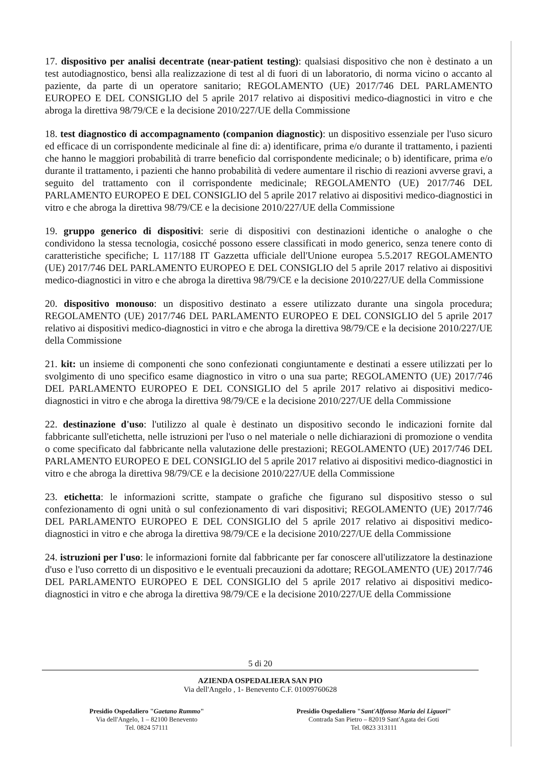17. dispositivo per analisi decentrate (near-patient testing): qualsiasi dispositivo che non è destinato a un test autodiagnostico, bensì alla realizzazione di test al di fuori di un laboratorio, di norma vicino o accanto al paziente, da parte di un operatore sanitario; REGOLAMENTO (UE) 2017/746 DEL PARLAMENTO EUROPEO E DEL CONSIGLIO del 5 aprile 2017 relativo ai dispositivi medico-diagnostici in vitro e che abroga la direttiva 98/79/CE e la decisione 2010/227/UE della Commissione
18. test diagnostico di accompagnamento (companion diagnostic): un dispositivo essenziale per l'uso sicuro ed efficace di un corrispondente medicinale al fine di: a) identificare, prima e/o durante il trattamento, i pazienti che hanno le maggiori probabilità di trarre beneficio dal corrispondente medicinale; o b) identificare, prima e/o durante il trattamento, i pazienti che hanno probabilità di vedere aumentare il rischio di reazioni avverse gravi, a seguito del trattamento con il corrispondente medicinale; REGOLAMENTO (UE) 2017/746 DEL PARLAMENTO EUROPEO E DEL CONSIGLIO del 5 aprile 2017 relativo ai dispositivi medico-diagnostici in vitro e che abroga la direttiva 98/79/CE e la decisione 2010/227/UE della Commissione
19. gruppo generico di dispositivi: serie di dispositivi con destinazioni identiche o analoghe o che condividono la stessa tecnologia, cosicché possono essere classificati in modo generico, senza tenere conto di caratteristiche specifiche; L 117/188 IT Gazzetta ufficiale dell'Unione europea 5.5.2017 REGOLAMENTO (UE) 2017/746 DEL PARLAMENTO EUROPEO E DEL CONSIGLIO del 5 aprile 2017 relativo ai dispositivi medico-diagnostici in vitro e che abroga la direttiva 98/79/CE e la decisione 2010/227/UE della Commissione
20. dispositivo monouso: un dispositivo destinato a essere utilizzato durante una singola procedura; REGOLAMENTO (UE) 2017/746 DEL PARLAMENTO EUROPEO E DEL CONSIGLIO del 5 aprile 2017 relativo ai dispositivi medico-diagnostici in vitro e che abroga la direttiva 98/79/CE e la decisione 2010/227/UE della Commissione
21. kit: un insieme di componenti che sono confezionati congiuntamente e destinati a essere utilizzati per lo svolgimento di uno specifico esame diagnostico in vitro o una sua parte; REGOLAMENTO (UE) 2017/746 DEL PARLAMENTO EUROPEO E DEL CONSIGLIO del 5 aprile 2017 relativo ai dispositivi medico-diagnostici in vitro e che abroga la direttiva 98/79/CE e la decisione 2010/227/UE della Commissione
22. destinazione d'uso: l'utilizzo al quale è destinato un dispositivo secondo le indicazioni fornite dal fabbricante sull'etichetta, nelle istruzioni per l'uso o nel materiale o nelle dichiarazioni di promozione o vendita o come specificato dal fabbricante nella valutazione delle prestazioni; REGOLAMENTO (UE) 2017/746 DEL PARLAMENTO EUROPEO E DEL CONSIGLIO del 5 aprile 2017 relativo ai dispositivi medico-diagnostici in vitro e che abroga la direttiva 98/79/CE e la decisione 2010/227/UE della Commissione
23. etichetta: le informazioni scritte, stampate o grafiche che figurano sul dispositivo stesso o sul confezionamento di ogni unità o sul confezionamento di vari dispositivi; REGOLAMENTO (UE) 2017/746 DEL PARLAMENTO EUROPEO E DEL CONSIGLIO del 5 aprile 2017 relativo ai dispositivi medico-diagnostici in vitro e che abroga la direttiva 98/79/CE e la decisione 2010/227/UE della Commissione
24. istruzioni per l'uso: le informazioni fornite dal fabbricante per far conoscere all'utilizzatore la destinazione d'uso e l'uso corretto di un dispositivo e le eventuali precauzioni da adottare; REGOLAMENTO (UE) 2017/746 DEL PARLAMENTO EUROPEO E DEL CONSIGLIO del 5 aprile 2017 relativo ai dispositivi medico-diagnostici in vitro e che abroga la direttiva 98/79/CE e la decisione 2010/227/UE della Commissione
5 di 20
AZIENDA OSPEDALIERA SAN PIO
Via dell'Angelo , 1- Benevento C.F. 01009760628
Presidio Ospedaliero "Gaetano Rummo"
Via dell'Angelo, 1 – 82100 Benevento
Tel. 0824 57111
Presidio Ospedaliero "Sant'Alfonso Maria dei Liguori"
Contrada San Pietro – 82019 Sant'Agata dei Goti
Tel. 0823 313111